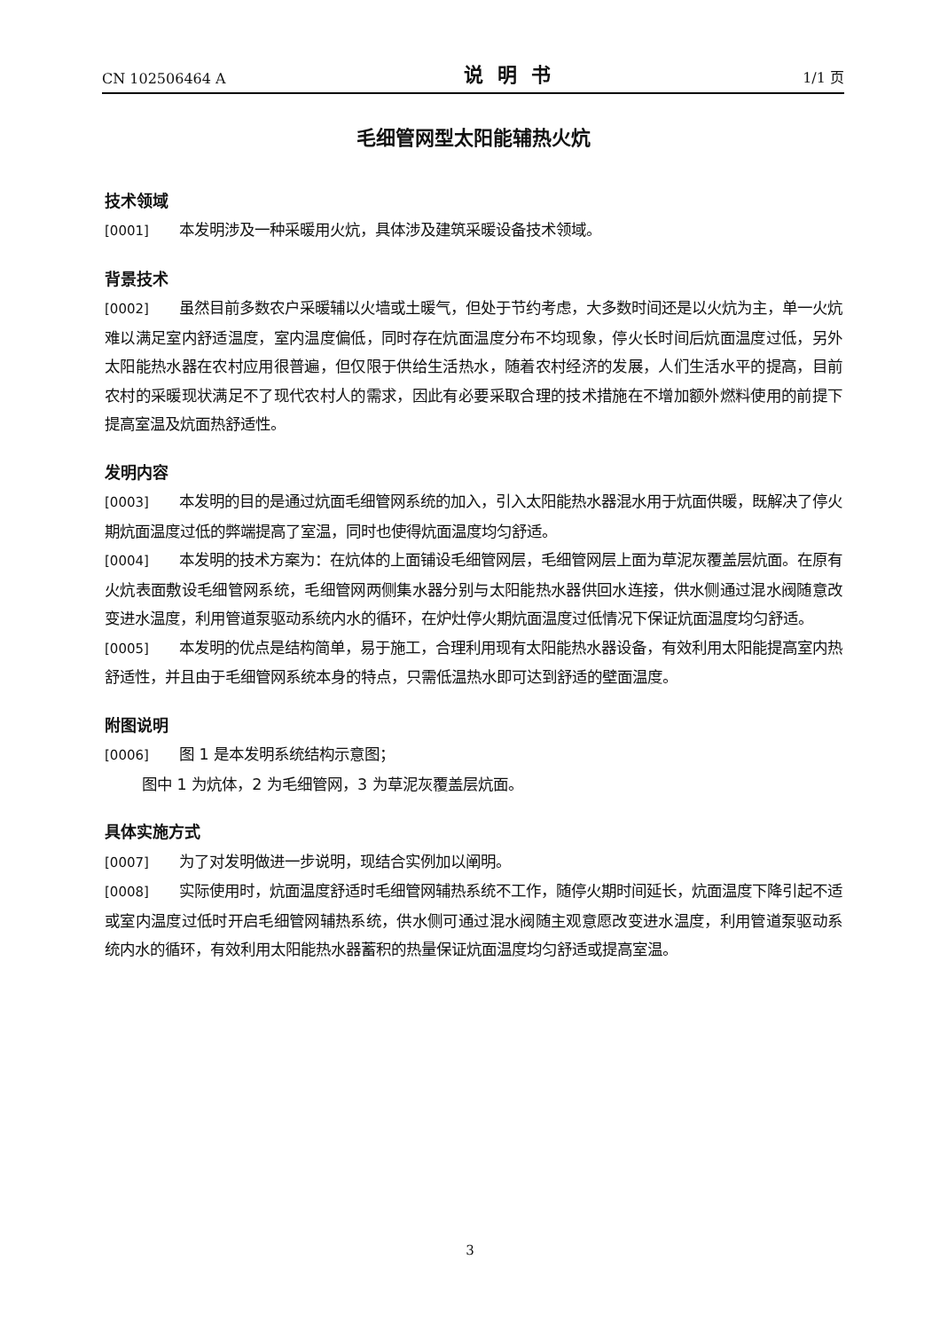CN 102506464 A 说明书 1/1 页
毛细管网型太阳能辅热火炕
技术领域
[0001] 本发明涉及一种采暖用火炕，具体涉及建筑采暖设备技术领域。
背景技术
[0002] 虽然目前多数农户采暖辅以火墙或土暖气，但处于节约考虑，大多数时间还是以火炕为主，单一火炕难以满足室内舒适温度，室内温度偏低，同时存在炕面温度分布不均现象，停火长时间后炕面温度过低，另外太阳能热水器在农村应用很普遍，但仅限于供给生活热水，随着农村经济的发展，人们生活水平的提高，目前农村的采暖现状满足不了现代农村人的需求，因此有必要采取合理的技术措施在不增加额外燃料使用的前提下提高室温及炕面热舒适性。
发明内容
[0003] 本发明的目的是通过炕面毛细管网系统的加入，引入太阳能热水器混水用于炕面供暖，既解决了停火期炕面温度过低的弊端提高了室温，同时也使得炕面温度均匀舒适。
[0004] 本发明的技术方案为：在炕体的上面铺设毛细管网层，毛细管网层上面为草泥灰覆盖层炕面。在原有火炕表面敷设毛细管网系统，毛细管网两侧集水器分别与太阳能热水器供回水连接，供水侧通过混水阀随意改变进水温度，利用管道泵驱动系统内水的循环，在炉灶停火期炕面温度过低情况下保证炕面温度均匀舒适。
[0005] 本发明的优点是结构简单，易于施工，合理利用现有太阳能热水器设备，有效利用太阳能提高室内热舒适性，并且由于毛细管网系统本身的特点，只需低温热水即可达到舒适的壁面温度。
附图说明
[0006] 图 1 是本发明系统结构示意图；
图中 1 为炕体，2 为毛细管网，3 为草泥灰覆盖层炕面。
具体实施方式
[0007] 为了对发明做进一步说明，现结合实例加以阐明。
[0008] 实际使用时，炕面温度舒适时毛细管网辅热系统不工作，随停火期时间延长，炕面温度下降引起不适或室内温度过低时开启毛细管网辅热系统，供水侧可通过混水阀随主观意愿改变进水温度，利用管道泵驱动系统内水的循环，有效利用太阳能热水器蓄积的热量保证炕面温度均匀舒适或提高室温。
3